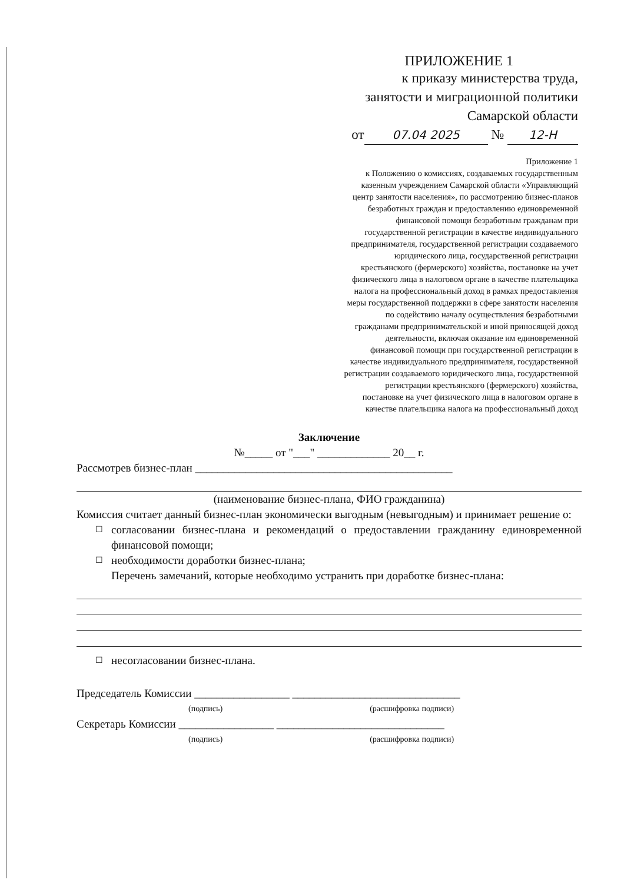ПРИЛОЖЕНИЕ 1
к приказу министерства труда,
занятости и миграционной политики
Самарской области
от 07.04 2025 № 12-Н
Приложение 1
к Положению о комиссиях, создаваемых государственным казенным учреждением Самарской области «Управляющий центр занятости населения», по рассмотрению бизнес-планов безработных граждан и предоставлению единовременной финансовой помощи безработным гражданам при государственной регистрации в качестве индивидуального предпринимателя, государственной регистрации создаваемого юридического лица, государственной регистрации крестьянского (фермерского) хозяйства, постановке на учет физического лица в налоговом органе в качестве плательщика налога на профессиональный доход в рамках предоставления меры государственной поддержки в сфере занятости населения по содействию началу осуществления безработными гражданами предпринимательской и иной приносящей доход деятельности, включая оказание им единовременной финансовой помощи при государственной регистрации в качестве индивидуального предпринимателя, государственной регистрации создаваемого юридического лица, государственной регистрации крестьянского (фермерского) хозяйства, постановке на учет физического лица в налоговом органе в качестве плательщика налога на профессиональный доход
Заключение
№_____ от "___" _____________ 20__ г.
Рассмотрев бизнес-план ______________________________________________
(наименование бизнес-плана, ФИО гражданина)
Комиссия считает данный бизнес-план экономически выгодным (невыгодным) и принимает решение о:
☐ согласовании бизнес-плана и рекомендаций о предоставлении гражданину единовременной финансовой помощи;
☐ необходимости доработки бизнес-плана;
Перечень замечаний, которые необходимо устранить при доработке бизнес-плана:
☐ несогласовании бизнес-плана.
Председатель Комиссии _________________ ______________________________
(подпись) (расшифровка подписи)
Секретарь Комиссии _________________ ______________________________
(подпись) (расшифровка подписи)